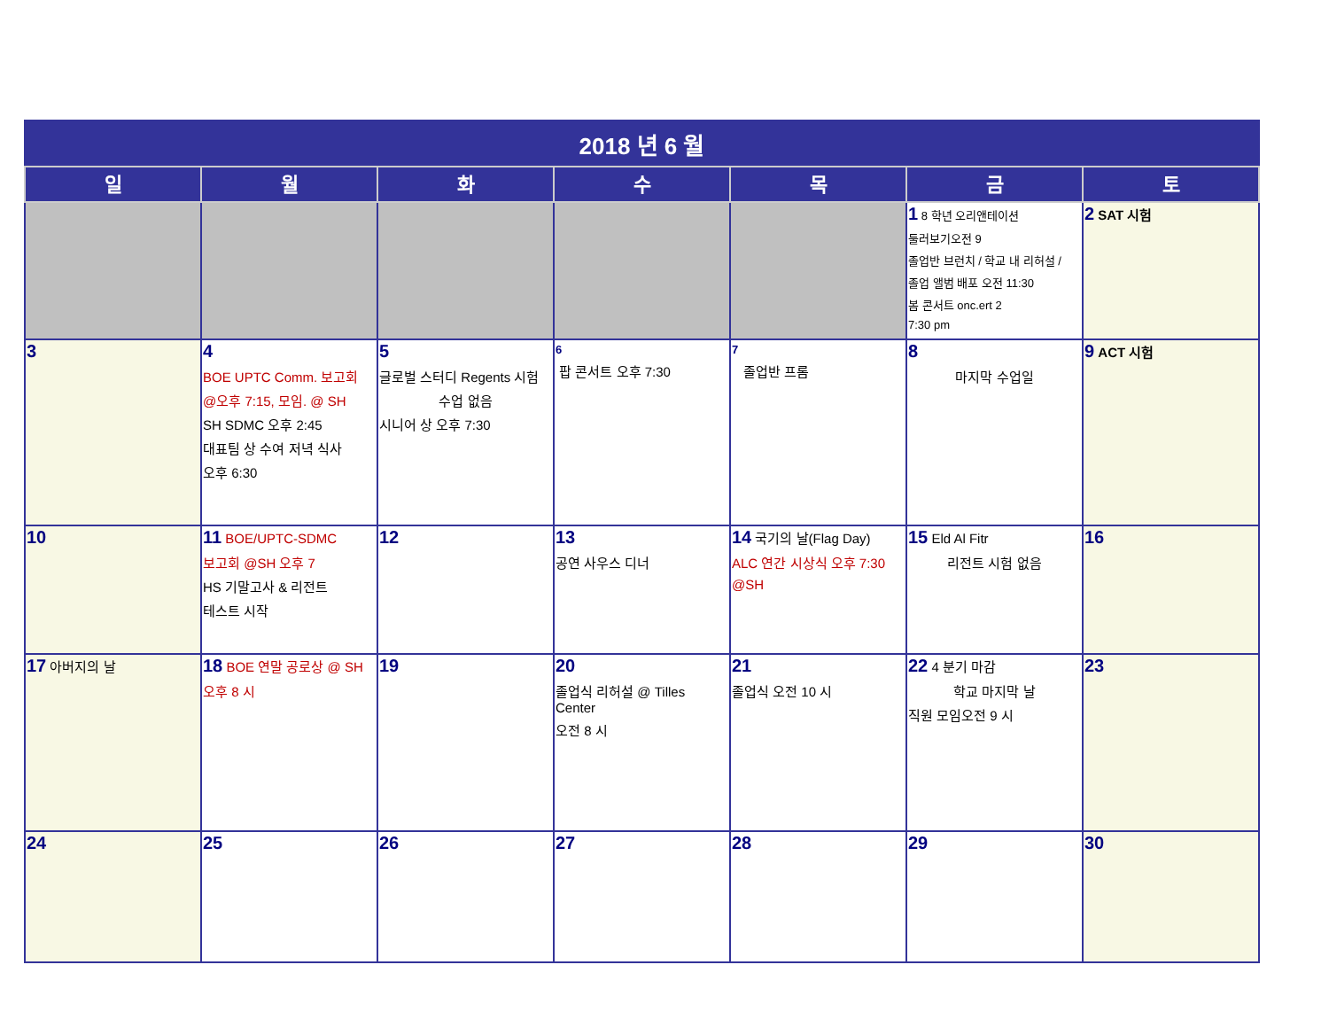| 2018 년 6 월 | | | | | | |
| --- | --- | --- | --- | --- | --- | --- |
| 일 | 월 | 화 | 수 | 목 | 금 | 토 |
| | | | | | 1 8 학년 오리앤테이션 둘러보기오전 9 졸업반 브런치 / 학교 내 리허설 / 졸업 앨범 배포 오전 11:30 봄 콘서트 onc.ert 2 7:30 pm | 2 SAT 시험 |
| 3 | 4 BOE UPTC Comm. 보고회 @오후 7:15, 모임. @ SH SH SDMC 오후 2:45 대표팀 상 수여 저녁 식사 오후 6:30 | 5 글로벌 스터디 Regents 시험 수업 없음 시니어 상 오후 7:30 | 6 팝 콘서트 오후 7:30 | 7 졸업반 프롬 | 8 마지막 수업일 | 9 ACT 시험 |
| 10 | 11 BOE/UPTC-SDMC 보고회 @SH 오후 7 HS 기말고사 & 리전트 테스트 시작 | 12 | 13 공연 사우스 디너 | 14 국기의 날(Flag Day) ALC 연간 시상식 오후 7:30 @SH | 15 Eld Al Fitr 리전트 시험 없음 | 16 |
| 17 아버지의 날 | 18 BOE 연말 공로상 @ SH 오후 8 시 | 19 | 20 졸업식 리허설 @ Tilles Center 오전 8 시 | 21 졸업식 오전 10 시 | 22 4 분기 마감 학교 마지막 날 직원 모임오전 9 시 | 23 |
| 24 | 25 | 26 | 27 | 28 | 29 | 30 |